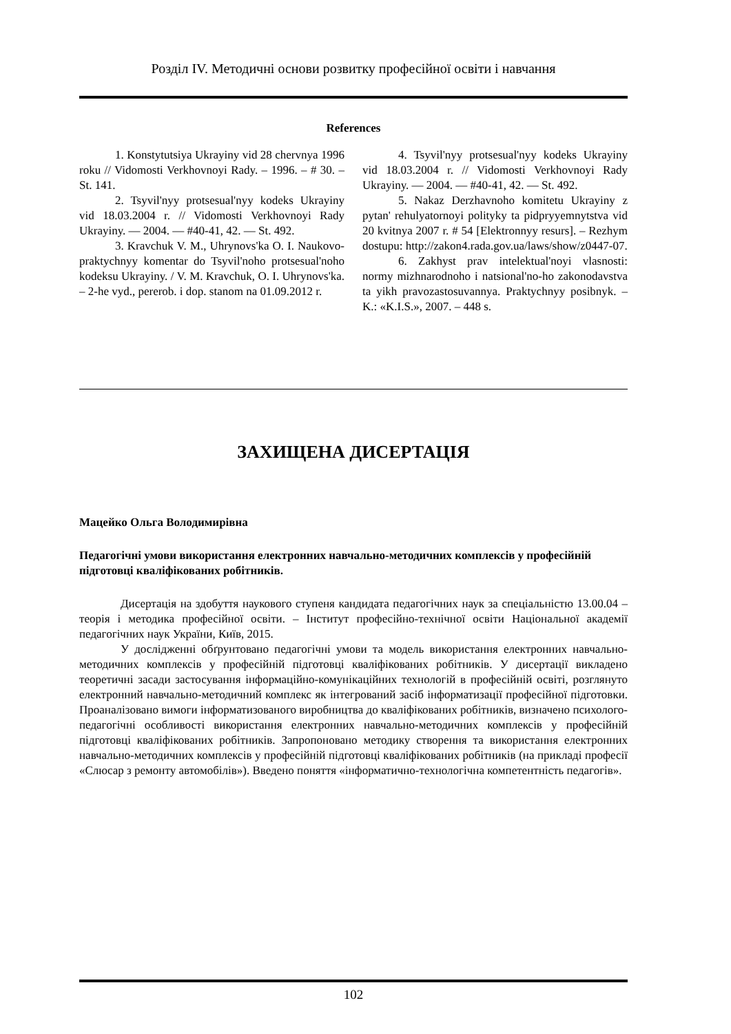Розділ IV. Методичні основи розвитку професійної освіти і навчання
References
1. Konstytutsiya Ukrayiny vid 28 chervnya 1996 roku // Vidomosti Verkhovnoyi Rady. – 1996. – # 30. – St. 141.
2. Tsyvil'nyy protsesual'nyy kodeks Ukrayiny vid 18.03.2004 r. // Vidomosti Verkhovnoyi Rady Ukrayiny. — 2004. — #40-41, 42. — St. 492.
3. Kravchuk V. M., Uhrynovs'ka O. I. Naukovo-praktychnyy komentar do Tsyvil'noho protsesual'noho kodeksu Ukrayiny. / V. M. Kravchuk, O. I. Uhrynovs'ka. – 2-he vyd., pererob. i dop. stanom na 01.09.2012 r.
4. Tsyvil'nyy protsesual'nyy kodeks Ukrayiny vid 18.03.2004 r. // Vidomosti Verkhovnoyi Rady Ukrayiny. — 2004. — #40-41, 42. — St. 492.
5. Nakaz Derzhavnoho komitetu Ukrayiny z pytan' rehulyatornoyi polityky ta pidpryyemnytstva vid 20 kvitnya 2007 r. # 54 [Elektronnyy resurs]. – Rezhym dostupu: http://zakon4.rada.gov.ua/laws/show/z0447-07.
6. Zakhyst prav intelektual'noyi vlasnosti: normy mizhnarodnoho i natsional'no-ho zakonodavstva ta yikh pravozastosuvannya. Praktychnyy posibnyk. – K.: «K.I.S.», 2007. – 448 s.
ЗАХИЩЕНА ДИСЕРТАЦІЯ
Мацейко Ольга Володимирівна
Педагогічні умови використання електронних навчально-методичних комплексів у професійній підготовці кваліфікованих робітників.
Дисертація на здобуття наукового ступеня кандидата педагогічних наук за спеціальністю 13.00.04 – теорія і методика професійної освіти. – Інститут професійно-технічної освіти Національної академії педагогічних наук України, Київ, 2015.
У дослідженні обґрунтовано педагогічні умови та модель використання електронних навчально-методичних комплексів у професійній підготовці кваліфікованих робітників. У дисертації викладено теоретичні засади застосування інформаційно-комунікаційних технологій в професійній освіті, розглянуто електронний навчально-методичний комплекс як інтегрований засіб інформатизації професійної підготовки. Проаналізовано вимоги інформатизованого виробництва до кваліфікованих робітників, визначено психолого-педагогічні особливості використання електронних навчально-методичних комплексів у професійній підготовці кваліфікованих робітників. Запропоновано методику створення та використання електронних навчально-методичних комплексів у професійній підготовці кваліфікованих робітників (на прикладі професії «Слюсар з ремонту автомобілів»). Введено поняття «інформатично-технологічна компетентність педагогів».
102